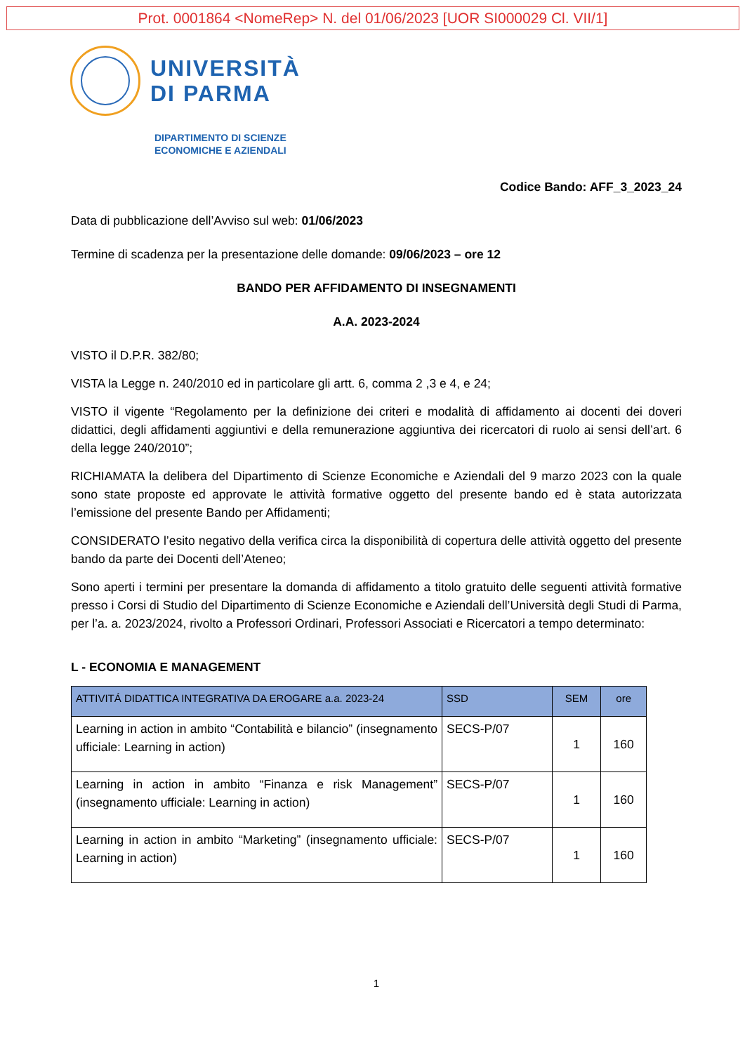Prot. 0001864 <NomeRep> N. del 01/06/2023 [UOR SI000029 Cl. VII/1]
UNIVERSITÀ
DI PARMA
DIPARTIMENTO DI SCIENZE
ECONOMICHE E AZIENDALI
Codice Bando: AFF_3_2023_24
Data di pubblicazione dell’Avviso sul web: 01/06/2023
Termine di scadenza per la presentazione delle domande: 09/06/2023 – ore 12
BANDO PER AFFIDAMENTO DI INSEGNAMENTI
A.A. 2023-2024
VISTO il D.P.R. 382/80;
VISTA la Legge n. 240/2010 ed in particolare gli artt. 6, comma 2 ,3 e 4, e 24;
VISTO il vigente “Regolamento per la definizione dei criteri e modalità di affidamento ai docenti dei doveri didattici, degli affidamenti aggiuntivi e della remunerazione aggiuntiva dei ricercatori di ruolo ai sensi dell’art. 6 della legge 240/2010”;
RICHIAMATA la delibera del Dipartimento di Scienze Economiche e Aziendali del 9 marzo 2023 con la quale sono state proposte ed approvate le attività formative oggetto del presente bando ed è stata autorizzata l’emissione del presente Bando per Affidamenti;
CONSIDERATO l’esito negativo della verifica circa la disponibilità di copertura delle attività oggetto del presente bando da parte dei Docenti dell’Ateneo;
Sono aperti i termini per presentare la domanda di affidamento a titolo gratuito delle seguenti attività formative presso i Corsi di Studio del Dipartimento di Scienze Economiche e Aziendali dell’Università degli Studi di Parma, per l’a. a. 2023/2024, rivolto a Professori Ordinari, Professori Associati e Ricercatori a tempo determinato:
L - ECONOMIA E MANAGEMENT
| ATTIVITÁ DIDATTICA INTEGRATIVA DA EROGARE a.a. 2023-24 | SSD | SEM | ore |
| --- | --- | --- | --- |
| Learning in action in ambito “Contabilità e bilancio” (insegnamento ufficiale: Learning in action) | SECS-P/07 | 1 | 160 |
| Learning in action in ambito “Finanza e risk Management” (insegnamento ufficiale: Learning in action) | SECS-P/07 | 1 | 160 |
| Learning in action in ambito “Marketing” (insegnamento ufficiale: Learning in action) | SECS-P/07 | 1 | 160 |
1